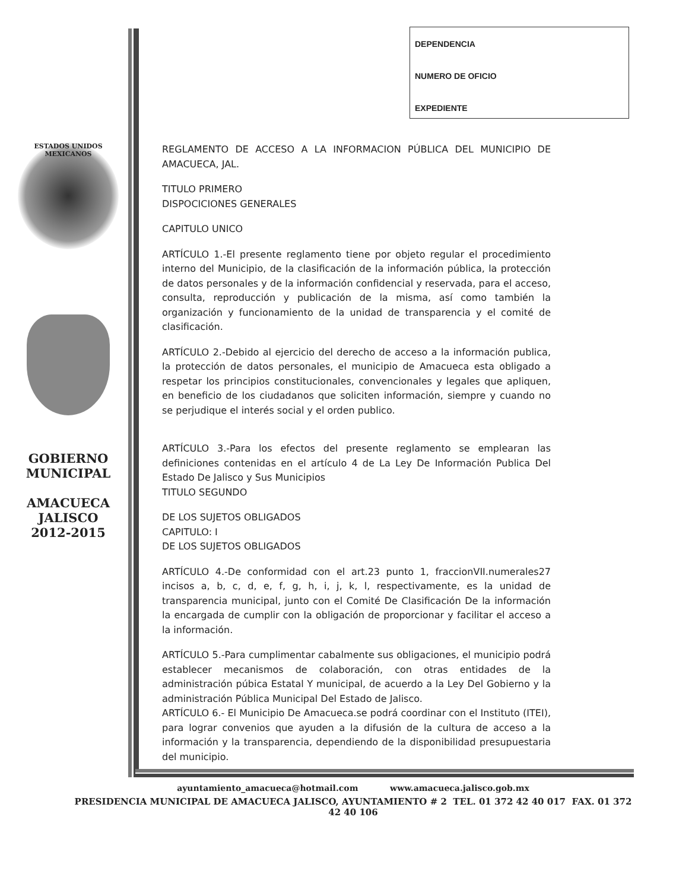DEPENDENCIA
NUMERO DE OFICIO
EXPEDIENTE
ESTADOS UNIDOS MEXICANOS
GOBIERNO
MUNICIPAL
AMACUECA
JALISCO
2012-2015
REGLAMENTO DE ACCESO A LA INFORMACION PÚBLICA DEL MUNICIPIO DE AMACUECA, JAL.
TITULO PRIMERO
DISPOCICIONES GENERALES
CAPITULO UNICO
ARTÍCULO 1.-El presente reglamento tiene por objeto regular el procedimiento interno del Municipio, de la clasificación de la información pública, la protección de datos personales y de la información confidencial y reservada, para el acceso, consulta, reproducción y publicación de la misma, así como también la organización y funcionamiento de la unidad de transparencia y el comité de clasificación.
ARTÍCULO 2.-Debido al ejercicio del derecho de acceso a la información publica, la protección de datos personales, el municipio de Amacueca esta obligado a respetar los principios constitucionales, convencionales y legales que apliquen, en beneficio de los ciudadanos que soliciten información, siempre y cuando no se perjudique el interés social y el orden publico.
ARTÍCULO 3.-Para los efectos del presente reglamento se emplearan las definiciones contenidas en el artículo 4 de La Ley De Información Publica Del Estado De Jalisco y Sus Municipios
TITULO SEGUNDO
DE LOS SUJETOS OBLIGADOS
CAPITULO: I
DE LOS SUJETOS OBLIGADOS
ARTÍCULO 4.-De conformidad con el art.23 punto 1, fraccionVII.numerales27 incisos a, b, c, d, e, f, g, h, i, j, k, l, respectivamente, es la unidad de transparencia municipal, junto con el Comité De Clasificación De la información la encargada de cumplir con la obligación de proporcionar y facilitar el acceso a la información.
ARTÍCULO 5.-Para cumplimentar cabalmente sus obligaciones, el municipio podrá establecer mecanismos de colaboración, con otras entidades de la administración púbica Estatal Y municipal, de acuerdo a la Ley Del Gobierno y la administración Pública Municipal Del Estado de Jalisco.
ARTÍCULO 6.- El Municipio De Amacueca.se podrá coordinar con el Instituto (ITEI), para lograr convenios que ayuden a la difusión de la cultura de acceso a la información y la transparencia, dependiendo de la disponibilidad presupuestaria del municipio.
ayuntamiento_amacueca@hotmail.com www.amacueca.jalisco.gob.mx
PRESIDENCIA MUNICIPAL DE AMACUECA JALISCO, AYUNTAMIENTO # 2 TEL. 01 372 42 40 017 FAX. 01 372 42 40 106